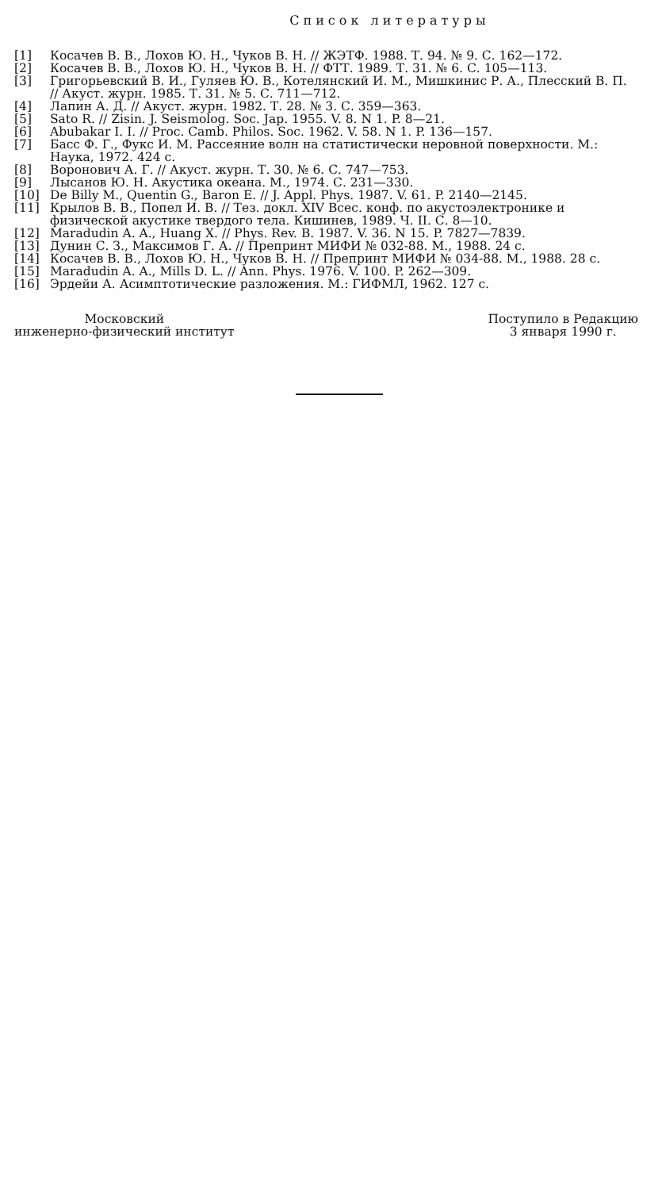Список литературы
[1] Косачев В. В., Лохов Ю. Н., Чуков В. Н. // ЖЭТФ. 1988. Т. 94. № 9. С. 162—172.
[2] Косачев В. В., Лохов Ю. Н., Чуков В. Н. // ФТТ. 1989. Т. 31. № 6. С. 105—113.
[3] Григорьевский В. И., Гуляев Ю. В., Котелянский И. М., Мишкинис Р. А., Плесский В. П. // Акуст. журн. 1985. Т. 31. № 5. С. 711—712.
[4] Лапин А. Д. // Акуст. журн. 1982. Т. 28. № 3. С. 359—363.
[5] Sato R. // Zisin. J. Seismolog. Soc. Jap. 1955. V. 8. N 1. P. 8—21.
[6] Abubakar I. I. // Proc. Camb. Philos. Soc. 1962. V. 58. N 1. P. 136—157.
[7] Басс Ф. Г., Фукс И. М. Рассеяние волн на статистически неровной поверхности. М.: Наука, 1972. 424 с.
[8] Воронович А. Г. // Акуст. журн. Т. 30. № 6. С. 747—753.
[9] Лысанов Ю. Н. Акустика океана. М., 1974. С. 231—330.
[10] De Billy M., Quentin G., Baron E. // J. Appl. Phys. 1987. V. 61. P. 2140—2145.
[11] Крылов В. В., Попел И. В. // Тез. докл. XIV Всес. конф. по акустоэлектронике и физической акустике твердого тела. Кишинев, 1989. Ч. II. С. 8—10.
[12] Maradudin A. A., Huang X. // Phys. Rev. B. 1987. V. 36. N 15. P. 7827—7839.
[13] Дунин С. З., Максимов Г. А. // Препринт МИФИ № 032-88. М., 1988. 24 с.
[14] Косачев В. В., Лохов Ю. Н., Чуков В. Н. // Препринт МИФИ № 034-88. М., 1988. 28 с.
[15] Maradudin A. A., Mills D. L. // Ann. Phys. 1976. V. 100. P. 262—309.
[16] Эрдейи А. Асимптотические разложения. М.: ГИФМЛ, 1962. 127 с.
Московский
инженерно-физический институт
Поступило в Редакцию
3 января 1990 г.